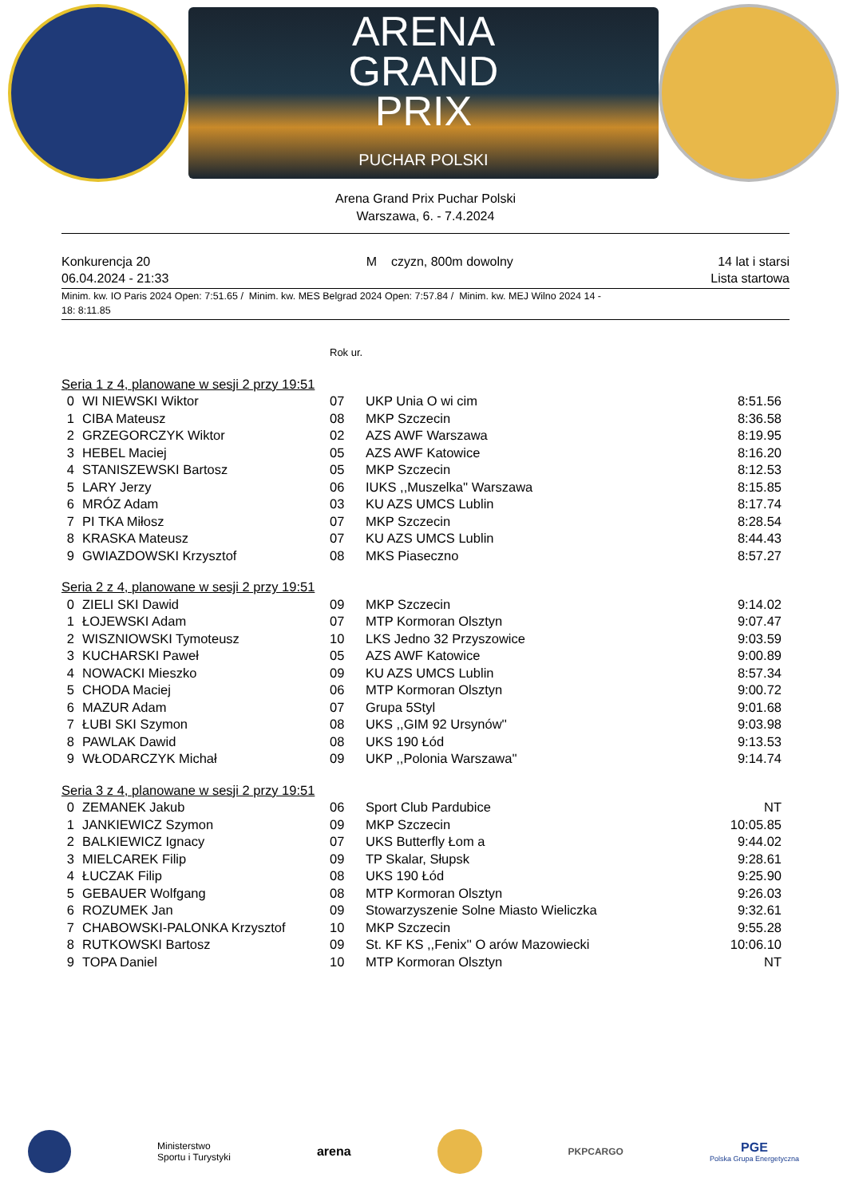ARENA
GRAND
PRIX
PUCHAR POLSKI
Arena Grand Prix Puchar Polski
Warszawa, 6. - 7.4.2024
Konkurencja 20
06.04.2024 - 21:33
M czyzn, 800m dowolny 14 lat i starsi
Lista startowa
Minim. kw. IO Paris 2024 Open: 7:51.65 / Minim. kw. MES Belgrad 2024 Open: 7:57.84 / Minim. kw. MEJ Wilno 2024 14 -
18: 8:11.85
| | | Rok ur. | | |
| Seria 1 z 4, planowane w sesji 2 przy 19:51 | | | | |
| 0 | WI NIEWSKI Wiktor | 07 | UKP Unia O wi cim | 8:51.56 |
| 1 | CIBA Mateusz | 08 | MKP Szczecin | 8:36.58 |
| 2 | GRZEGORCZYK Wiktor | 02 | AZS AWF Warszawa | 8:19.95 |
| 3 | HEBEL Maciej | 05 | AZS AWF Katowice | 8:16.20 |
| 4 | STANISZEWSKI Bartosz | 05 | MKP Szczecin | 8:12.53 |
| 5 | LARY Jerzy | 06 | IUKS ,,Muszelka'' Warszawa | 8:15.85 |
| 6 | MRÓZ Adam | 03 | KU AZS UMCS Lublin | 8:17.74 |
| 7 | PI TKA Miłosz | 07 | MKP Szczecin | 8:28.54 |
| 8 | KRASKA Mateusz | 07 | KU AZS UMCS Lublin | 8:44.43 |
| 9 | GWIAZDOWSKI Krzysztof | 08 | MKS Piaseczno | 8:57.27 |
| Seria 2 z 4, planowane w sesji 2 przy 19:51 | | | | |
| 0 | ZIELI SKI Dawid | 09 | MKP Szczecin | 9:14.02 |
| 1 | ŁOJEWSKI Adam | 07 | MTP Kormoran Olsztyn | 9:07.47 |
| 2 | WISZNIOWSKI Tymoteusz | 10 | LKS Jedno 32 Przyszowice | 9:03.59 |
| 3 | KUCHARSKI Paweł | 05 | AZS AWF Katowice | 9:00.89 |
| 4 | NOWACKI Mieszko | 09 | KU AZS UMCS Lublin | 8:57.34 |
| 5 | CHODA Maciej | 06 | MTP Kormoran Olsztyn | 9:00.72 |
| 6 | MAZUR Adam | 07 | Grupa 5Styl | 9:01.68 |
| 7 | ŁUBI SKI Szymon | 08 | UKS ,,GIM 92 Ursynów'' | 9:03.98 |
| 8 | PAWLAK Dawid | 08 | UKS 190 Łód | 9:13.53 |
| 9 | WŁODARCZYK Michał | 09 | UKP ,,Polonia Warszawa'' | 9:14.74 |
| Seria 3 z 4, planowane w sesji 2 przy 19:51 | | | | |
| 0 | ZEMANEK Jakub | 06 | Sport Club Pardubice | NT |
| 1 | JANKIEWICZ Szymon | 09 | MKP Szczecin | 10:05.85 |
| 2 | BALKIEWICZ Ignacy | 07 | UKS Butterfly Łom a | 9:44.02 |
| 3 | MIELCAREK Filip | 09 | TP Skalar, Słupsk | 9:28.61 |
| 4 | ŁUCZAK Filip | 08 | UKS 190 Łód | 9:25.90 |
| 5 | GEBAUER Wolfgang | 08 | MTP Kormoran Olsztyn | 9:26.03 |
| 6 | ROZUMEK Jan | 09 | Stowarzyszenie Solne Miasto Wieliczka | 9:32.61 |
| 7 | CHABOWSKI-PALONKA Krzysztof | 10 | MKP Szczecin | 9:55.28 |
| 8 | RUTKOWSKI Bartosz | 09 | St. KF KS ,,Fenix'' O arów Mazowiecki | 10:06.10 |
| 9 | TOPA Daniel | 10 | MTP Kormoran Olsztyn | NT |
Ministerstwo
Sportu i Turystyki
arena
PKPCARGO
PGE
Polska Grupa Energetyczna